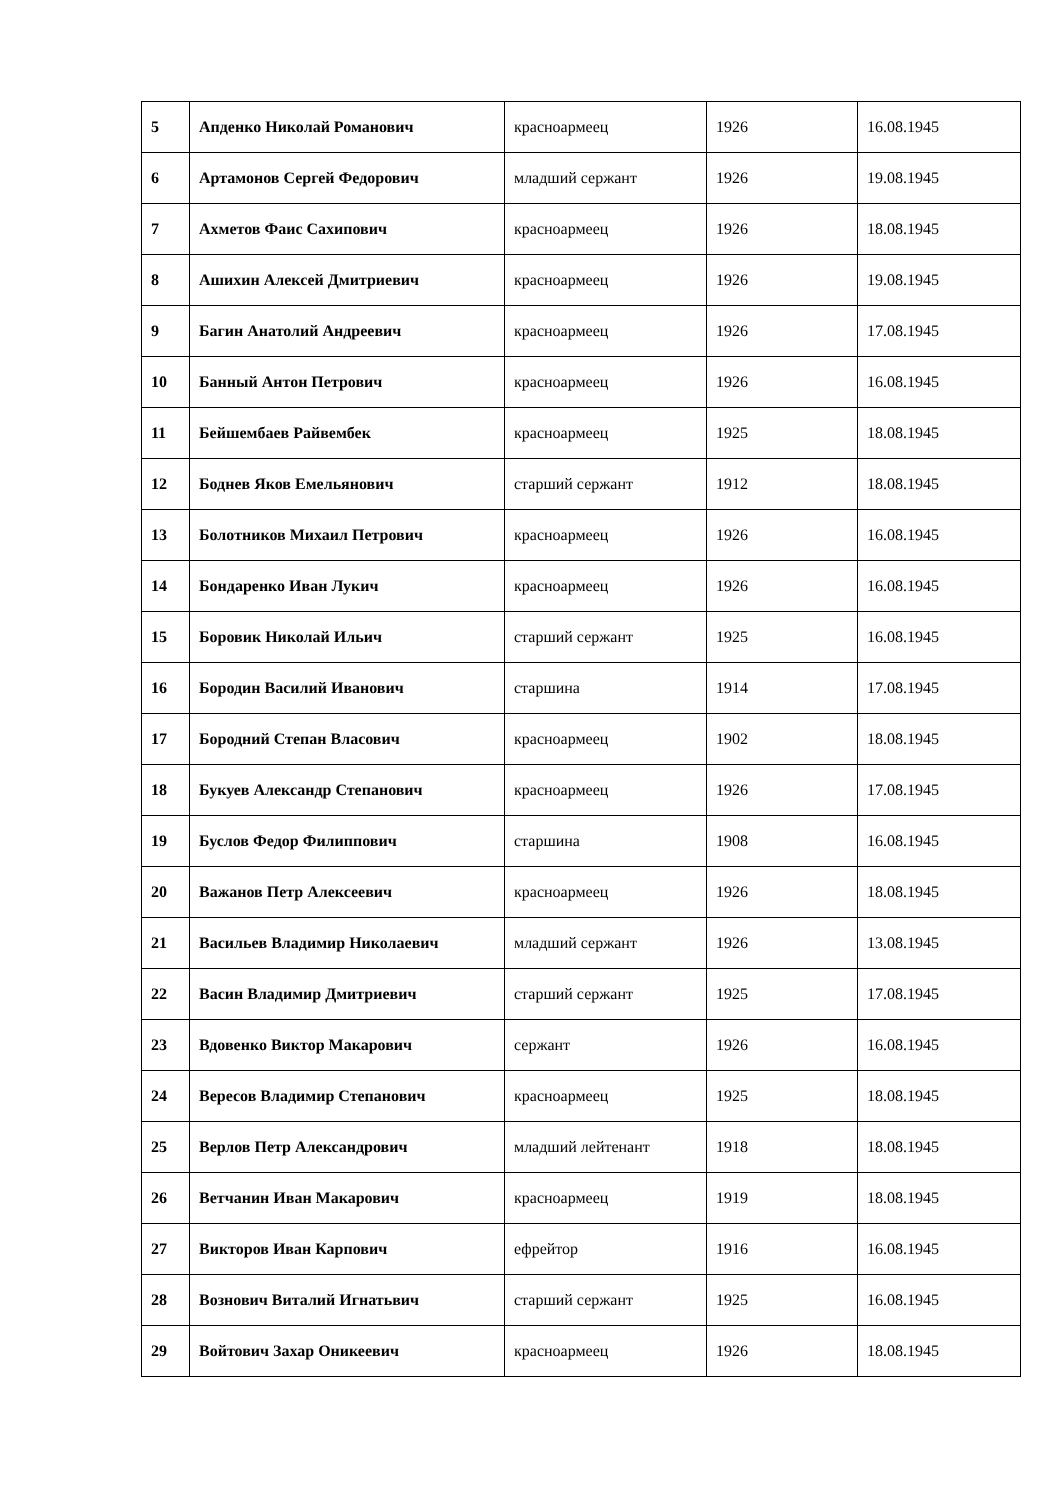| 5 | Апденко Николай Романович | красноармеец | 1926 | 16.08.1945 |
| 6 | Артамонов Сергей Федорович | младший сержант | 1926 | 19.08.1945 |
| 7 | Ахметов Фаис Сахипович | красноармеец | 1926 | 18.08.1945 |
| 8 | Ашихин Алексей Дмитриевич | красноармеец | 1926 | 19.08.1945 |
| 9 | Багин Анатолий Андреевич | красноармеец | 1926 | 17.08.1945 |
| 10 | Банный Антон Петрович | красноармеец | 1926 | 16.08.1945 |
| 11 | Бейшембаев Райвембек | красноармеец | 1925 | 18.08.1945 |
| 12 | Боднев Яков Емельянович | старший сержант | 1912 | 18.08.1945 |
| 13 | Болотников Михаил Петрович | красноармеец | 1926 | 16.08.1945 |
| 14 | Бондаренко Иван Лукич | красноармеец | 1926 | 16.08.1945 |
| 15 | Боровик Николай Ильич | старший сержант | 1925 | 16.08.1945 |
| 16 | Бородин Василий Иванович | старшина | 1914 | 17.08.1945 |
| 17 | Бородний Степан Власович | красноармеец | 1902 | 18.08.1945 |
| 18 | Букуев Александр Степанович | красноармеец | 1926 | 17.08.1945 |
| 19 | Буслов Федор Филиппович | старшина | 1908 | 16.08.1945 |
| 20 | Важанов Петр Алексеевич | красноармеец | 1926 | 18.08.1945 |
| 21 | Васильев Владимир Николаевич | младший сержант | 1926 | 13.08.1945 |
| 22 | Васин Владимир Дмитриевич | старший сержант | 1925 | 17.08.1945 |
| 23 | Вдовенко Виктор Макарович | сержант | 1926 | 16.08.1945 |
| 24 | Вересов Владимир Степанович | красноармеец | 1925 | 18.08.1945 |
| 25 | Верлов Петр Александрович | младший лейтенант | 1918 | 18.08.1945 |
| 26 | Ветчанин Иван Макарович | красноармеец | 1919 | 18.08.1945 |
| 27 | Викторов Иван Карпович | ефрейтор | 1916 | 16.08.1945 |
| 28 | Вознович Виталий Игнатьвич | старший сержант | 1925 | 16.08.1945 |
| 29 | Войтович Захар Оникеевич | красноармеец | 1926 | 18.08.1945 |